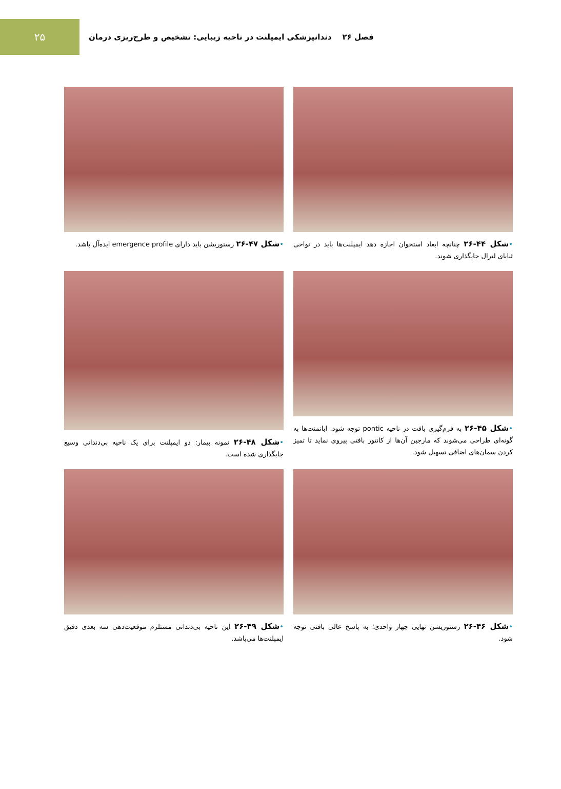۲۵
فصل ۲۶ دندانپزشکی ایمپلنت در ناحیه زیبایی: تشخیص و طرح‌ریزی درمان
•شکل ۴۴-۲۶ چنانچه ابعاد استخوان اجازه دهد ایمپلنت‌ها باید در نواحی ثنایای لترال جایگذاری شوند.
•شکل ۴۷-۲۶ رستوریشن باید دارای emergence profile ایده‌آل باشد.
•شکل ۴۵-۲۶ به فرم‌گیری بافت در ناحیه pontic توجه شود. اباتمنت‌ها به گونه‌ای طراحی می‌شوند که مارجین آن‌ها از کانتور بافتی پیروی نماید تا تمیز کردن سمان‌های اضافی تسهیل شود.
•شکل ۴۸-۲۶ نمونه بیمار: دو ایمپلنت برای یک ناحیه بی‌دندانی وسیع جایگذاری شده است.
•شکل ۴۶-۲۶ رستوریشن نهایی چهار واحدی؛ به پاسخ عالی بافتی توجه شود.
•شکل ۴۹-۲۶ این ناحیه بی‌دندانی مستلزم موقعیت‌دهی سه بعدی دقیق ایمپلنت‌ها می‌باشد.